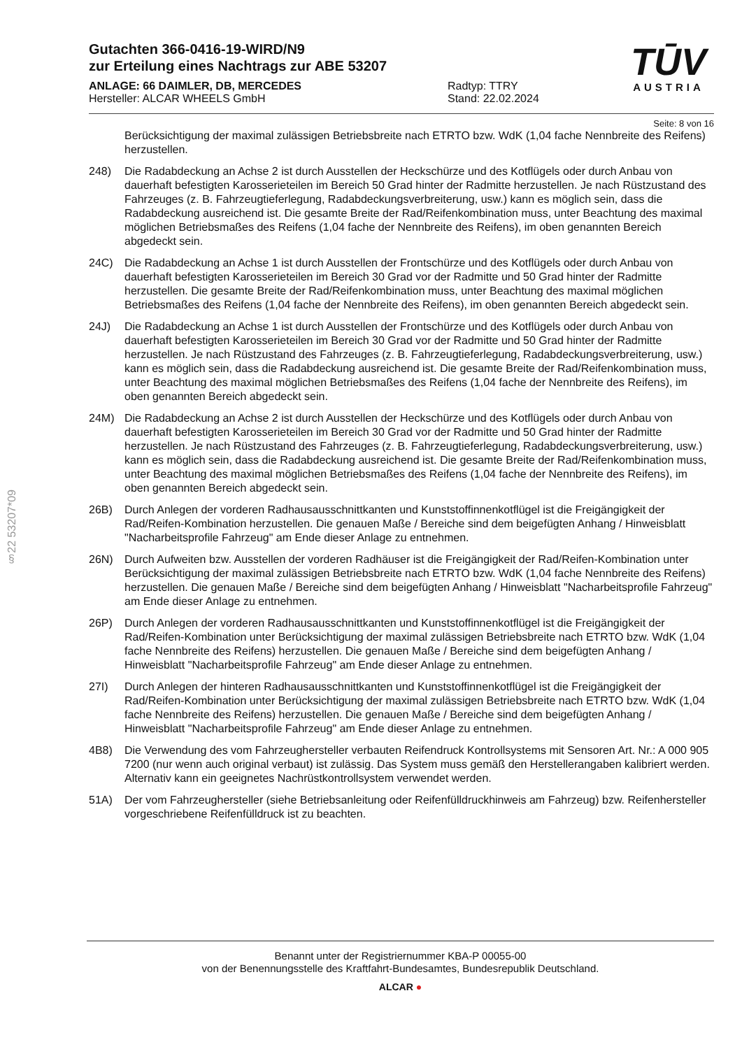§22 53207*09
TŪV
AUSTRIA
Gutachten 366-0416-19-WIRD/N9
zur Erteilung eines Nachtrags zur ABE 53207
ANLAGE: 66 DAIMLER, DB, MERCEDES
Hersteller: ALCAR WHEELS GmbH
Radtyp: TTRY
Stand: 22.02.2024
Seite: 8 von 16
Berücksichtigung der maximal zulässigen Betriebsbreite nach ETRTO bzw. WdK (1,04 fache Nennbreite des Reifens) herzustellen.
248) Die Radabdeckung an Achse 2 ist durch Ausstellen der Heckschürze und des Kotflügels oder durch Anbau von dauerhaft befestigten Karosserieteilen im Bereich 50 Grad hinter der Radmitte herzustellen. Je nach Rüstzustand des Fahrzeuges (z. B. Fahrzeugtieferlegung, Radabdeckungsverbreiterung, usw.) kann es möglich sein, dass die Radabdeckung ausreichend ist. Die gesamte Breite der Rad/Reifenkombination muss, unter Beachtung des maximal möglichen Betriebsmaßes des Reifens (1,04 fache der Nennbreite des Reifens), im oben genannten Bereich abgedeckt sein.
24C) Die Radabdeckung an Achse 1 ist durch Ausstellen der Frontschürze und des Kotflügels oder durch Anbau von dauerhaft befestigten Karosserieteilen im Bereich 30 Grad vor der Radmitte und 50 Grad hinter der Radmitte herzustellen. Die gesamte Breite der Rad/Reifenkombination muss, unter Beachtung des maximal möglichen Betriebsmaßes des Reifens (1,04 fache der Nennbreite des Reifens), im oben genannten Bereich abgedeckt sein.
24J) Die Radabdeckung an Achse 1 ist durch Ausstellen der Frontschürze und des Kotflügels oder durch Anbau von dauerhaft befestigten Karosserieteilen im Bereich 30 Grad vor der Radmitte und 50 Grad hinter der Radmitte herzustellen. Je nach Rüstzustand des Fahrzeuges (z. B. Fahrzeugtieferlegung, Radabdeckungsverbreiterung, usw.) kann es möglich sein, dass die Radabdeckung ausreichend ist. Die gesamte Breite der Rad/Reifenkombination muss, unter Beachtung des maximal möglichen Betriebsmaßes des Reifens (1,04 fache der Nennbreite des Reifens), im oben genannten Bereich abgedeckt sein.
24M) Die Radabdeckung an Achse 2 ist durch Ausstellen der Heckschürze und des Kotflügels oder durch Anbau von dauerhaft befestigten Karosserieteilen im Bereich 30 Grad vor der Radmitte und 50 Grad hinter der Radmitte herzustellen. Je nach Rüstzustand des Fahrzeuges (z. B. Fahrzeugtieferlegung, Radabdeckungsverbreiterung, usw.) kann es möglich sein, dass die Radabdeckung ausreichend ist. Die gesamte Breite der Rad/Reifenkombination muss, unter Beachtung des maximal möglichen Betriebsmaßes des Reifens (1,04 fache der Nennbreite des Reifens), im oben genannten Bereich abgedeckt sein.
26B) Durch Anlegen der vorderen Radhausausschnittkanten und Kunststoffinnenkotflügel ist die Freigängigkeit der Rad/Reifen-Kombination herzustellen. Die genauen Maße / Bereiche sind dem beigefügten Anhang / Hinweisblatt "Nacharbeitsprofile Fahrzeug" am Ende dieser Anlage zu entnehmen.
26N) Durch Aufweiten bzw. Ausstellen der vorderen Radhäuser ist die Freigängigkeit der Rad/Reifen-Kombination unter Berücksichtigung der maximal zulässigen Betriebsbreite nach ETRTO bzw. WdK (1,04 fache Nennbreite des Reifens) herzustellen. Die genauen Maße / Bereiche sind dem beigefügten Anhang / Hinweisblatt "Nacharbeitsprofile Fahrzeug" am Ende dieser Anlage zu entnehmen.
26P) Durch Anlegen der vorderen Radhausausschnittkanten und Kunststoffinnenkotflügel ist die Freigängigkeit der Rad/Reifen-Kombination unter Berücksichtigung der maximal zulässigen Betriebsbreite nach ETRTO bzw. WdK (1,04 fache Nennbreite des Reifens) herzustellen. Die genauen Maße / Bereiche sind dem beigefügten Anhang / Hinweisblatt "Nacharbeitsprofile Fahrzeug" am Ende dieser Anlage zu entnehmen.
27I) Durch Anlegen der hinteren Radhausausschnittkanten und Kunststoffinnenkotflügel ist die Freigängigkeit der Rad/Reifen-Kombination unter Berücksichtigung der maximal zulässigen Betriebsbreite nach ETRTO bzw. WdK (1,04 fache Nennbreite des Reifens) herzustellen. Die genauen Maße / Bereiche sind dem beigefügten Anhang / Hinweisblatt "Nacharbeitsprofile Fahrzeug" am Ende dieser Anlage zu entnehmen.
4B8) Die Verwendung des vom Fahrzeughersteller verbauten Reifendruck Kontrollsystems mit Sensoren Art. Nr.: A 000 905 7200 (nur wenn auch original verbaut) ist zulässig. Das System muss gemäß den Herstellerangaben kalibriert werden. Alternativ kann ein geeignetes Nachrüstkontrollsystem verwendet werden.
51A) Der vom Fahrzeughersteller (siehe Betriebsanleitung oder Reifenfülldruckhinweis am Fahrzeug) bzw. Reifenhersteller vorgeschriebene Reifenfülldruck ist zu beachten.
Benannt unter der Registriernummer KBA-P 00055-00
von der Benennungsstelle des Kraftfahrt-Bundesamtes, Bundesrepublik Deutschland.
ALCAR ●